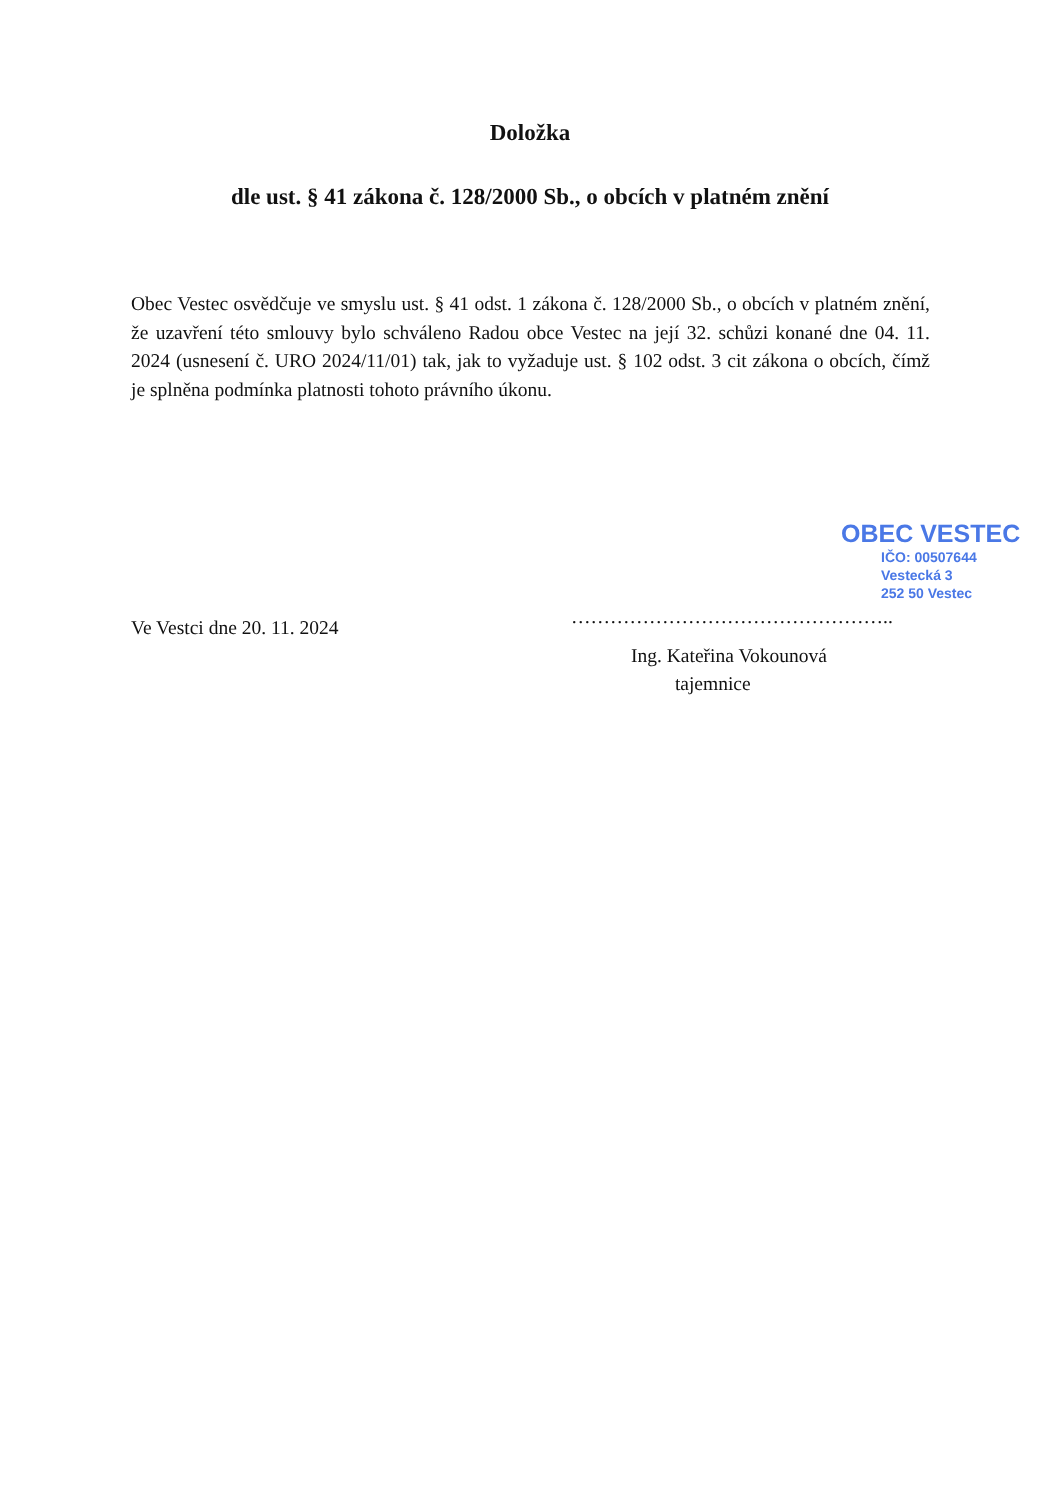Doložka
dle ust. § 41 zákona č. 128/2000 Sb., o obcích v platném znění
Obec Vestec osvědčuje ve smyslu ust. § 41 odst. 1 zákona č. 128/2000 Sb., o obcích v platném znění, že uzavření této smlouvy bylo schváleno Radou obce Vestec na její 32. schůzi konané dne 04. 11. 2024 (usnesení č. URO 2024/11/01) tak, jak to vyžaduje ust. § 102 odst. 3 cit zákona o obcích, čímž je splněna podmínka platnosti tohoto právního úkonu.
Ve Vestci dne 20. 11. 2024
OBEC VESTEC
IČO: 00507644
Vestecká 3
252 50 Vestec
…………………………………………..
Ing. Kateřina Vokounová
tajemnice